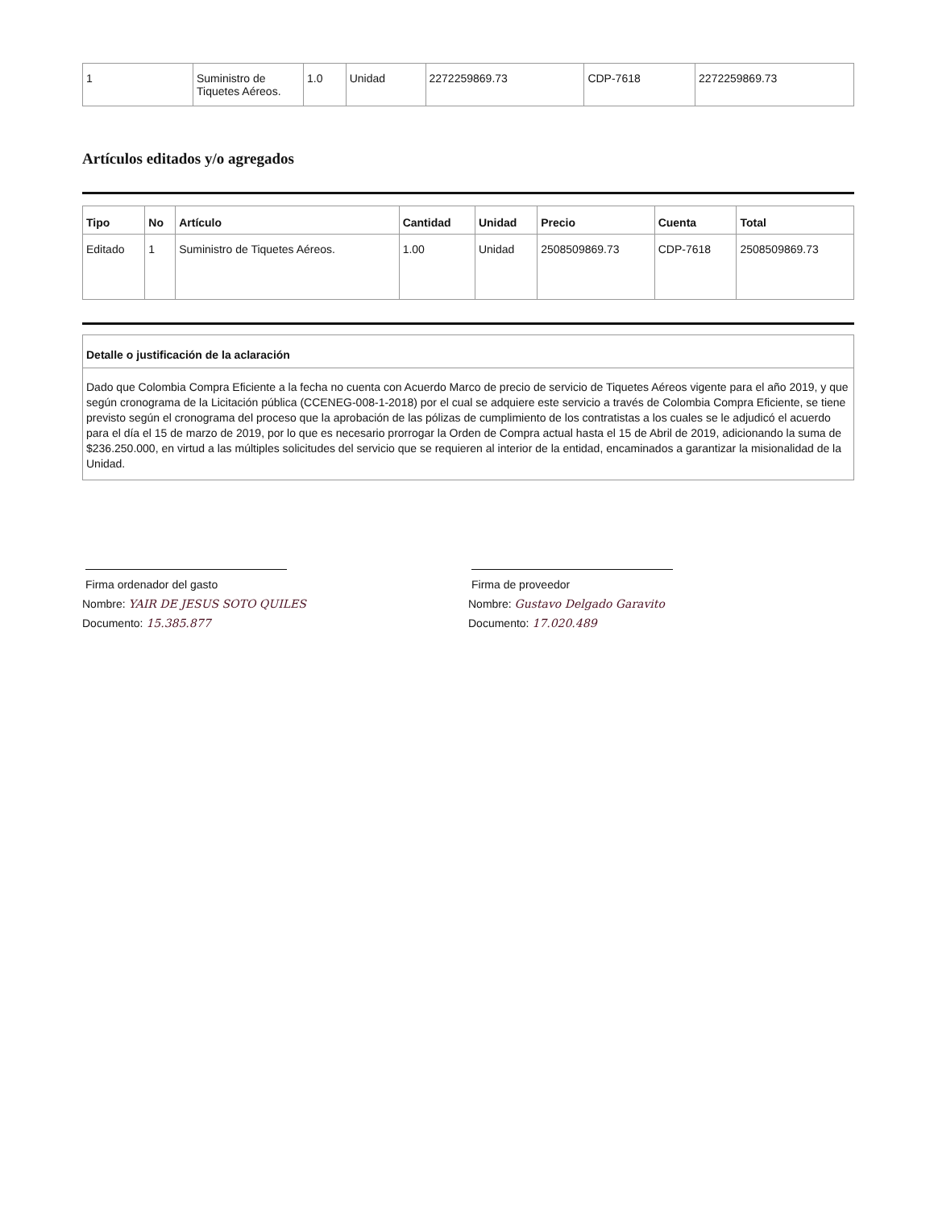| 1 | Suministro de Tiquetes Aéreos. | 1.0 | Unidad | 2272259869.73 | CDP-7618 | 2272259869.73 |
Artículos editados y/o agregados
| Tipo | No | Artículo | Cantidad | Unidad | Precio | Cuenta | Total |
| --- | --- | --- | --- | --- | --- | --- | --- |
| Editado | 1 | Suministro de Tiquetes Aéreos. | 1.00 | Unidad | 2508509869.73 | CDP-7618 | 2508509869.73 |
Detalle o justificación de la aclaración
Dado que Colombia Compra Eficiente a la fecha no cuenta con Acuerdo Marco de precio de servicio de Tiquetes Aéreos vigente para el año 2019, y que según cronograma de la Licitación pública (CCENEG-008-1-2018) por el cual se adquiere este servicio a través de Colombia Compra Eficiente, se tiene previsto según el cronograma del proceso que la aprobación de las pólizas de cumplimiento de los contratistas a los cuales se le adjudicó el acuerdo para el día el 15 de marzo de 2019, por lo que es necesario prorrogar la Orden de Compra actual hasta el 15 de Abril de 2019, adicionando la suma de $236.250.000, en virtud a las múltiples solicitudes del servicio que se requieren al interior de la entidad, encaminados a garantizar la misionalidad de la Unidad.
Firma ordenador del gasto
Nombre: YAIR DE JESUS SOTO QUILES
Documento: 15.385.877
Firma de proveedor
Nombre: Gustavo Delgado Garavito
Documento: 17.020.489